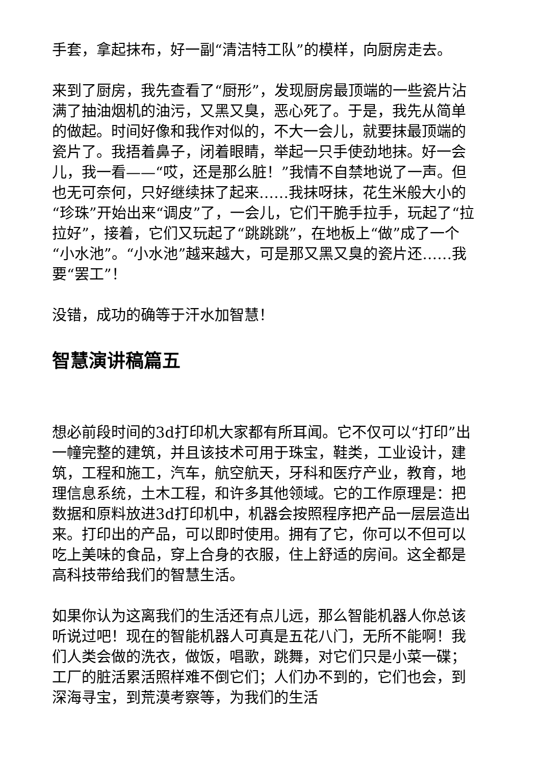手套，拿起抹布，好一副“清洁特工队”的模样，向厨房走去。
来到了厨房，我先查看了“厨形”，发现厨房最顶端的一些瓷片沾满了抽油烟机的油污，又黑又臭，恶心死了。于是，我先从简单的做起。时间好像和我作对似的，不大一会儿，就要抹最顶端的瓷片了。我捂着鼻子，闭着眼睛，举起一只手使劲地抹。好一会儿，我一看——“哎，还是那么脏！”我情不自禁地说了一声。但也无可奈何，只好继续抹了起来……我抹呀抹，花生米般大小的“珍珠”开始出来“调皮”了，一会儿，它们干脆手拉手，玩起了“拉拉好”，接着，它们又玩起了“跳跳跳”，在地板上“做”成了一个“小水池”。“小水池”越来越大，可是那又黑又臭的瓷片还……我要“罢工”！
没错，成功的确等于汗水加智慧！
智慧演讲稿篇五
想必前段时间的3d打印机大家都有所耳闻。它不仅可以“打印”出一幢完整的建筑，并且该技术可用于珠宝，鞋类，工业设计，建筑，工程和施工，汽车，航空航天，牙科和医疗产业，教育，地理信息系统，土木工程，和许多其他领域。它的工作原理是：把数据和原料放进3d打印机中，机器会按照程序把产品一层层造出来。打印出的产品，可以即时使用。拥有了它，你可以不但可以吃上美味的食品，穿上合身的衣服，住上舒适的房间。这全都是高科技带给我们的智慧生活。
如果你认为这离我们的生活还有点儿远，那么智能机器人你总该听说过吧！现在的智能机器人可真是五花八门，无所不能啊！我们人类会做的洗衣，做饭，唱歌，跳舞，对它们只是小菜一碟；工厂的脏活累活照样难不倒它们；人们办不到的，它们也会，到深海寻宝，到荒漠考察等，为我们的生活